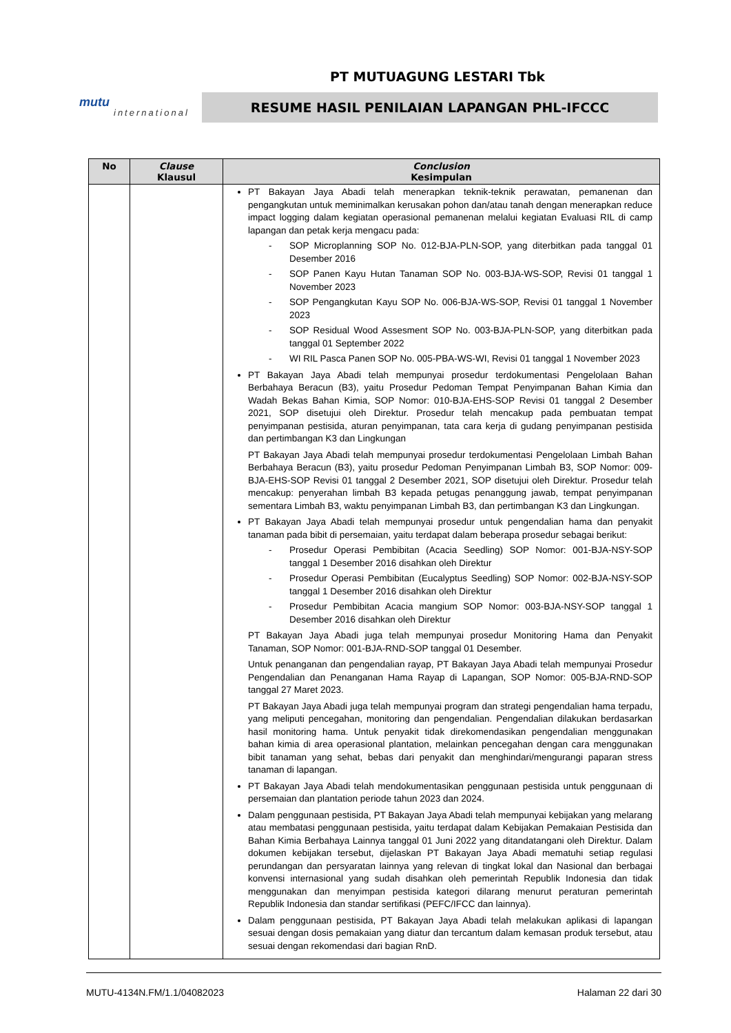PT MUTUAGUNG LESTARI Tbk
mutu
international
RESUME HASIL PENILAIAN LAPANGAN PHL-IFCCC
| No | Clause Klausul | Conclusion Kesimpulan |
| --- | --- | --- |
| | | PT Bakayan Jaya Abadi telah menerapkan teknik-teknik perawatan, pemanenan dan pengangkutan untuk meminimalkan kerusakan pohon dan/atau tanah dengan menerapkan reduce impact logging dalam kegiatan operasional pemanenan melalui kegiatan Evaluasi RIL di camp lapangan dan petak kerja mengacu pada: - SOP Microplanning SOP No. 012-BJA-PLN-SOP, yang diterbitkan pada tanggal 01 Desember 2016 - SOP Panen Kayu Hutan Tanaman SOP No. 003-BJA-WS-SOP, Revisi 01 tanggal 1 November 2023 - SOP Pengangkutan Kayu SOP No. 006-BJA-WS-SOP, Revisi 01 tanggal 1 November 2023 - SOP Residual Wood Assesment SOP No. 003-BJA-PLN-SOP, yang diterbitkan pada tanggal 01 September 2022 - WI RIL Pasca Panen SOP No. 005-PBA-WS-WI, Revisi 01 tanggal 1 November 2023 PT Bakayan Jaya Abadi telah mempunyai prosedur terdokumentasi Pengelolaan Bahan Berbahaya Beracun (B3), yaitu Prosedur Pedoman Tempat Penyimpanan Bahan Kimia dan Wadah Bekas Bahan Kimia, SOP Nomor: 010-BJA-EHS-SOP Revisi 01 tanggal 2 Desember 2021, SOP disetujui oleh Direktur. Prosedur telah mencakup pada pembuatan tempat penyimpanan pestisida, aturan penyimpanan, tata cara kerja di gudang penyimpanan pestisida dan pertimbangan K3 dan Lingkungan PT Bakayan Jaya Abadi telah mempunyai prosedur terdokumentasi Pengelolaan Limbah Bahan Berbahaya Beracun (B3), yaitu prosedur Pedoman Penyimpanan Limbah B3, SOP Nomor: 009-BJA-EHS-SOP Revisi 01 tanggal 2 Desember 2021, SOP disetujui oleh Direktur. Prosedur telah mencakup: penyerahan limbah B3 kepada petugas penanggung jawab, tempat penyimpanan sementara Limbah B3, waktu penyimpanan Limbah B3, dan pertimbangan K3 dan Lingkungan. PT Bakayan Jaya Abadi telah mempunyai prosedur untuk pengendalian hama dan penyakit tanaman pada bibit di persemaian, yaitu terdapat dalam beberapa prosedur sebagai berikut: - Prosedur Operasi Pembibitan (Acacia Seedling) SOP Nomor: 001-BJA-NSY-SOP tanggal 1 Desember 2016 disahkan oleh Direktur - Prosedur Operasi Pembibitan (Eucalyptus Seedling) SOP Nomor: 002-BJA-NSY-SOP tanggal 1 Desember 2016 disahkan oleh Direktur - Prosedur Pembibitan Acacia mangium SOP Nomor: 003-BJA-NSY-SOP tanggal 1 Desember 2016 disahkan oleh Direktur PT Bakayan Jaya Abadi juga telah mempunyai prosedur Monitoring Hama dan Penyakit Tanaman, SOP Nomor: 001-BJA-RND-SOP tanggal 01 Desember. Untuk penanganan dan pengendalian rayap, PT Bakayan Jaya Abadi telah mempunyai Prosedur Pengendalian dan Penanganan Hama Rayap di Lapangan, SOP Nomor: 005-BJA-RND-SOP tanggal 27 Maret 2023. PT Bakayan Jaya Abadi juga telah mempunyai program dan strategi pengendalian hama terpadu, yang meliputi pencegahan, monitoring dan pengendalian. Pengendalian dilakukan berdasarkan hasil monitoring hama. Untuk penyakit tidak direkomendasikan pengendalian menggunakan bahan kimia di area operasional plantation, melainkan pencegahan dengan cara menggunakan bibit tanaman yang sehat, bebas dari penyakit dan menghindari/mengurangi paparan stress tanaman di lapangan. PT Bakayan Jaya Abadi telah mendokumentasikan penggunaan pestisida untuk penggunaan di persemaian dan plantation periode tahun 2023 dan 2024. Dalam penggunaan pestisida, PT Bakayan Jaya Abadi telah mempunyai kebijakan yang melarang atau membatasi penggunaan pestisida, yaitu terdapat dalam Kebijakan Pemakaian Pestisida dan Bahan Kimia Berbahaya Lainnya tanggal 01 Juni 2022 yang ditandatangani oleh Direktur. Dalam dokumen kebijakan tersebut, dijelaskan PT Bakayan Jaya Abadi mematuhi setiap regulasi perundangan dan persyaratan lainnya yang relevan di tingkat lokal dan Nasional dan berbagai konvensi internasional yang sudah disahkan oleh pemerintah Republik Indonesia dan tidak menggunakan dan menyimpan pestisida kategori dilarang menurut peraturan pemerintah Republik Indonesia dan standar sertifikasi (PEFC/IFCC dan lainnya). Dalam penggunaan pestisida, PT Bakayan Jaya Abadi telah melakukan aplikasi di lapangan sesuai dengan dosis pemakaian yang diatur dan tercantum dalam kemasan produk tersebut, atau sesuai dengan rekomendasi dari bagian RnD. |
MUTU-4134N.FM/1.1/04082023 Halaman 22 dari 30